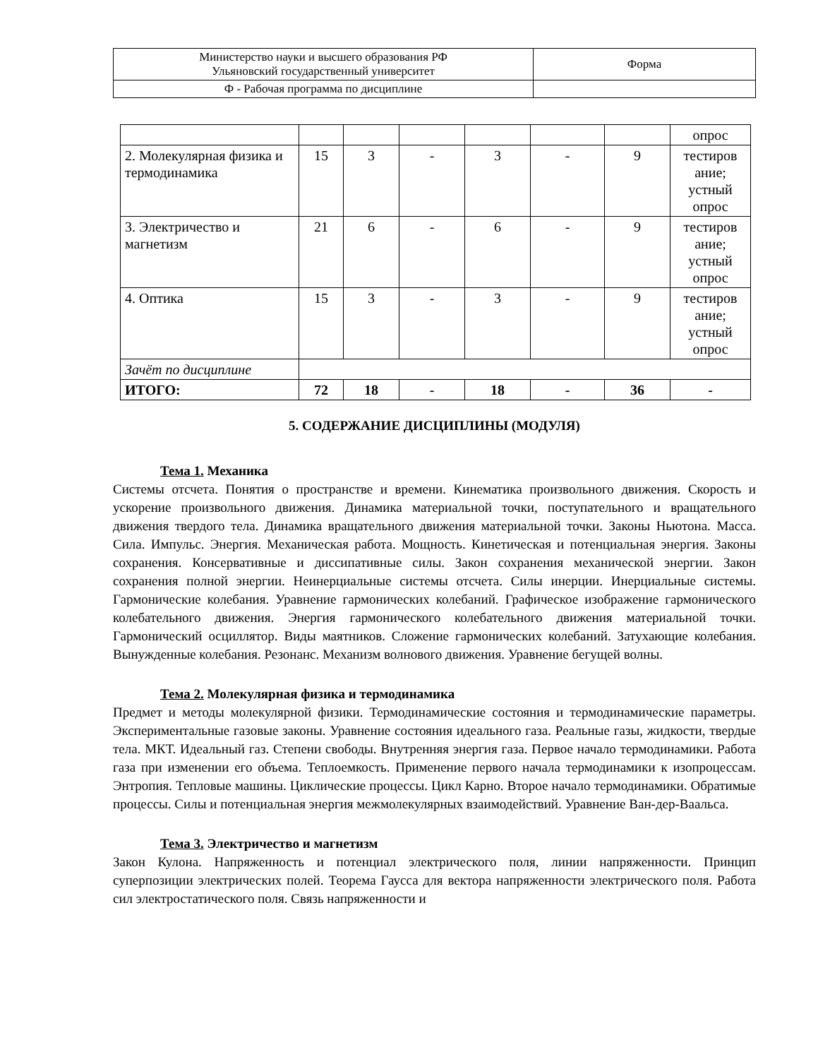| Министерство науки и высшего образования РФ Ульяновский государственный университет | Форма |
| Ф - Рабочая программа по дисциплине | |
| | | | | | | | опрос |
| 2. Молекулярная физика и термодинамика | 15 | 3 | - | 3 | - | 9 | тестиров ание; устный опрос |
| 3. Электричество и магнетизм | 21 | 6 | - | 6 | - | 9 | тестиров ание; устный опрос |
| 4. Оптика | 15 | 3 | - | 3 | - | 9 | тестиров ание; устный опрос |
| Зачёт по дисциплине | | | | | | | |
| ИТОГО: | 72 | 18 | - | 18 | - | 36 | - |
5. СОДЕРЖАНИЕ ДИСЦИПЛИНЫ (МОДУЛЯ)
Тема 1. Механика
Системы отсчета. Понятия о пространстве и времени. Кинематика произвольного движения. Скорость и ускорение произвольного движения. Динамика материальной точки, поступательного и вращательного движения твердого тела. Динамика вращательного движения материальной точки. Законы Ньютона. Масса. Сила. Импульс. Энергия. Механическая работа. Мощность. Кинетическая и потенциальная энергия. Законы сохранения. Консервативные и диссипативные силы. Закон сохранения механической энергии. Закон сохранения полной энергии. Неинерциальные системы отсчета. Силы инерции. Инерциальные системы. Гармонические колебания. Уравнение гармонических колебаний. Графическое изображение гармонического колебательного движения. Энергия гармонического колебательного движения материальной точки. Гармонический осциллятор. Виды маятников. Сложение гармонических колебаний. Затухающие колебания. Вынужденные колебания. Резонанс. Механизм волнового движения. Уравнение бегущей волны.
Тема 2. Молекулярная физика и термодинамика
Предмет и методы молекулярной физики. Термодинамические состояния и термодинамические параметры. Экспериментальные газовые законы. Уравнение состояния идеального газа. Реальные газы, жидкости, твердые тела. МКТ. Идеальный газ. Степени свободы. Внутренняя энергия газа. Первое начало термодинамики. Работа газа при изменении его объема. Теплоемкость. Применение первого начала термодинамики к изопроцессам. Энтропия. Тепловые машины. Циклические процессы. Цикл Карно. Второе начало термодинамики. Обратимые процессы. Силы и потенциальная энергия межмолекулярных взаимодействий. Уравнение Ван-дер-Ваальса.
Тема 3. Электричество и магнетизм
Закон Кулона. Напряженность и потенциал электрического поля, линии напряженности. Принцип суперпозиции электрических полей. Теорема Гаусса для вектора напряженности электрического поля. Работа сил электростатического поля. Связь напряженности и